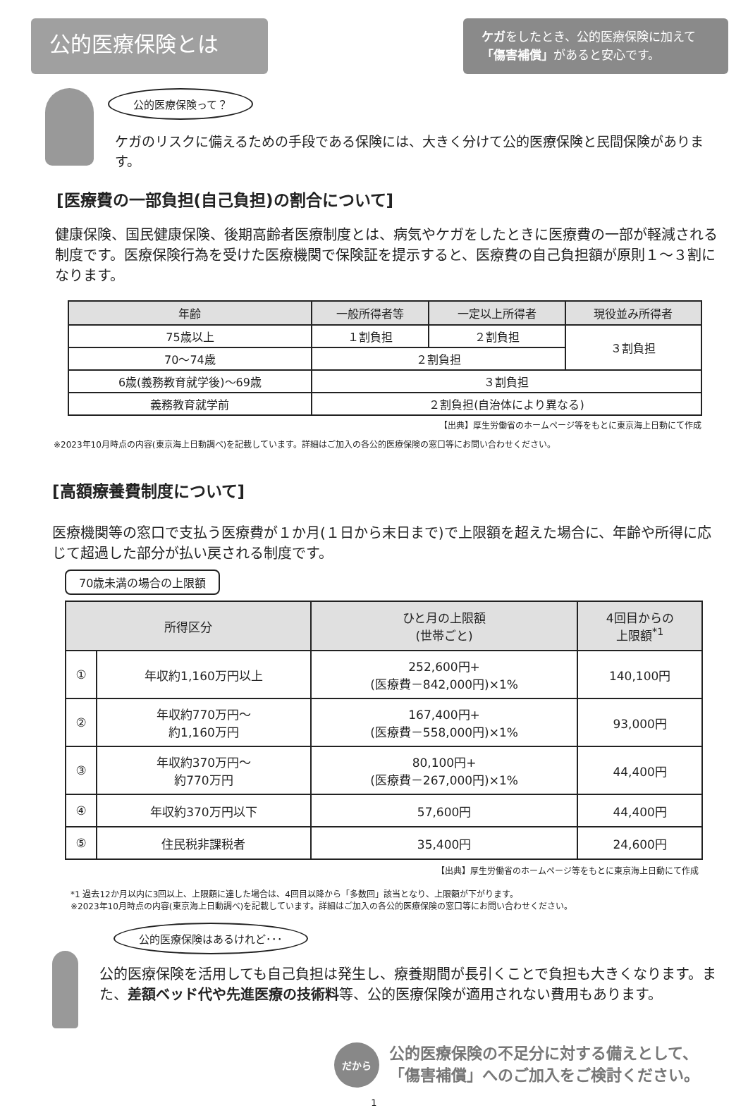公的医療保険とは
ケガをしたとき、公的医療保険に加えて
「傷害補償」があると安心です。
公的医療保険って？
ケガのリスクに備えるための手段である保険には、大きく分けて公的医療保険と民間保険があります。
[医療費の一部負担(自己負担)の割合について]
健康保険、国民健康保険、後期高齢者医療制度とは、病気やケガをしたときに医療費の一部が軽減される制度です。医療保険行為を受けた医療機関で保険証を提示すると、医療費の自己負担額が原則１～３割になります。
| 年齢 | 一般所得者等 | 一定以上所得者 | 現役並み所得者 |
| --- | --- | --- | --- |
| 75歳以上 | １割負担 | ２割負担 | ３割負担 |
| 70～74歳 | ２割負担 | | |
| 6歳(義務教育就学後)～69歳 | ３割負担 | | |
| 義務教育就学前 | ２割負担(自治体により異なる) | | |
【出典】厚生労働省のホームページ等をもとに東京海上日動にて作成
※2023年10月時点の内容(東京海上日動調べ)を記載しています。詳細はご加入の各公的医療保険の窓口等にお問い合わせください。
[高額療養費制度について]
医療機関等の窓口で支払う医療費が１か月(１日から末日まで)で上限額を超えた場合に、年齢や所得に応じて超過した部分が払い戻される制度です。
70歳未満の場合の上限額
| 所得区分 | | ひと月の上限額 (世帯ごと) | 4回目からの 上限額<sup>*1</sup> |
| --- | --- | --- | --- |
| ① | 年収約1,160万円以上 | 252,600円+ (医療費－842,000円)×1% | 140,100円 |
| ② | 年収約770万円～ 約1,160万円 | 167,400円+ (医療費－558,000円)×1% | 93,000円 |
| ③ | 年収約370万円～ 約770万円 | 80,100円+ (医療費－267,000円)×1% | 44,400円 |
| ④ | 年収約370万円以下 | 57,600円 | 44,400円 |
| ⑤ | 住民税非課税者 | 35,400円 | 24,600円 |
【出典】厚生労働省のホームページ等をもとに東京海上日動にて作成
*1 過去12か月以内に3回以上、上限額に達した場合は、4回目以降から「多数回」該当となり、上限額が下がります。
※2023年10月時点の内容(東京海上日動調べ)を記載しています。詳細はご加入の各公的医療保険の窓口等にお問い合わせください。
公的医療保険はあるけれど･･･
公的医療保険を活用しても自己負担は発生し、療養期間が長引くことで負担も大きくなります。また、差額ベッド代や先進医療の技術料等、公的医療保険が適用されない費用もあります。
だから
公的医療保険の不足分に対する備えとして、
「傷害補償」へのご加入をご検討ください。
1